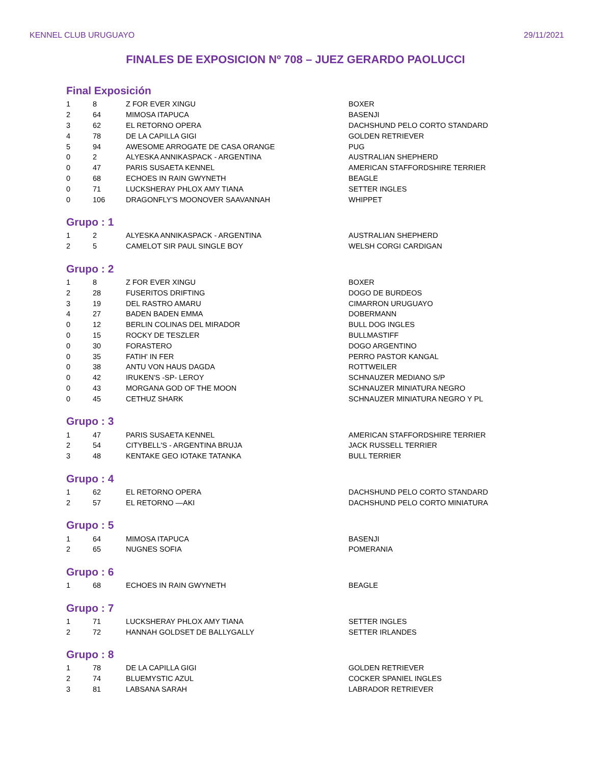KENNEL CLUB URUGUAYO 29/11/2021
FINALES DE EXPOSICION Nº 708 – JUEZ GERARDO PAOLUCCI
Final Exposición
| 1 | 8 | Z FOR EVER XINGU | BOXER |
| 2 | 64 | MIMOSA ITAPUCA | BASENJI |
| 3 | 62 | EL RETORNO OPERA | DACHSHUND PELO CORTO STANDARD |
| 4 | 78 | DE LA CAPILLA GIGI | GOLDEN RETRIEVER |
| 5 | 94 | AWESOME ARROGATE DE CASA ORANGE | PUG |
| 0 | 2 | ALYESKA ANNIKASPACK - ARGENTINA | AUSTRALIAN SHEPHERD |
| 0 | 47 | PARIS SUSAETA KENNEL | AMERICAN STAFFORDSHIRE TERRIER |
| 0 | 68 | ECHOES IN RAIN GWYNETH | BEAGLE |
| 0 | 71 | LUCKSHERAY PHLOX AMY TIANA | SETTER INGLES |
| 0 | 106 | DRAGONFLY'S MOONOVER SAAVANNAH | WHIPPET |
Grupo : 1
| 1 | 2 | ALYESKA ANNIKASPACK - ARGENTINA | AUSTRALIAN SHEPHERD |
| 2 | 5 | CAMELOT SIR PAUL SINGLE BOY | WELSH CORGI CARDIGAN |
Grupo : 2
| 1 | 8 | Z FOR EVER XINGU | BOXER |
| 2 | 28 | FUSERITOS DRIFTING | DOGO DE BURDEOS |
| 3 | 19 | DEL RASTRO AMARU | CIMARRON URUGUAYO |
| 4 | 27 | BADEN BADEN EMMA | DOBERMANN |
| 0 | 12 | BERLIN COLINAS DEL MIRADOR | BULL DOG INGLES |
| 0 | 15 | ROCKY DE TESZLER | BULLMASTIFF |
| 0 | 30 | FORASTERO | DOGO ARGENTINO |
| 0 | 35 | FATIH' IN FER | PERRO PASTOR KANGAL |
| 0 | 38 | ANTU VON HAUS DAGDA | ROTTWEILER |
| 0 | 42 | IRUKEN'S -SP- LEROY | SCHNAUZER MEDIANO S/P |
| 0 | 43 | MORGANA GOD OF THE MOON | SCHNAUZER MINIATURA NEGRO |
| 0 | 45 | CETHUZ SHARK | SCHNAUZER MINIATURA NEGRO Y PL |
Grupo : 3
| 1 | 47 | PARIS SUSAETA KENNEL | AMERICAN STAFFORDSHIRE TERRIER |
| 2 | 54 | CITYBELL'S - ARGENTINA BRUJA | JACK RUSSELL TERRIER |
| 3 | 48 | KENTAKE GEO IOTAKE TATANKA | BULL TERRIER |
Grupo : 4
| 1 | 62 | EL RETORNO OPERA | DACHSHUND PELO CORTO STANDARD |
| 2 | 57 | EL RETORNO —AKI | DACHSHUND PELO CORTO MINIATURA |
Grupo : 5
| 1 | 64 | MIMOSA ITAPUCA | BASENJI |
| 2 | 65 | NUGNES SOFIA | POMERANIA |
Grupo : 6
| 1 | 68 | ECHOES IN RAIN GWYNETH | BEAGLE |
Grupo : 7
| 1 | 71 | LUCKSHERAY PHLOX AMY TIANA | SETTER INGLES |
| 2 | 72 | HANNAH GOLDSET DE BALLYGALLY | SETTER IRLANDES |
Grupo : 8
| 1 | 78 | DE LA CAPILLA GIGI | GOLDEN RETRIEVER |
| 2 | 74 | BLUEMYSTIC AZUL | COCKER SPANIEL INGLES |
| 3 | 81 | LABSANA SARAH | LABRADOR RETRIEVER |